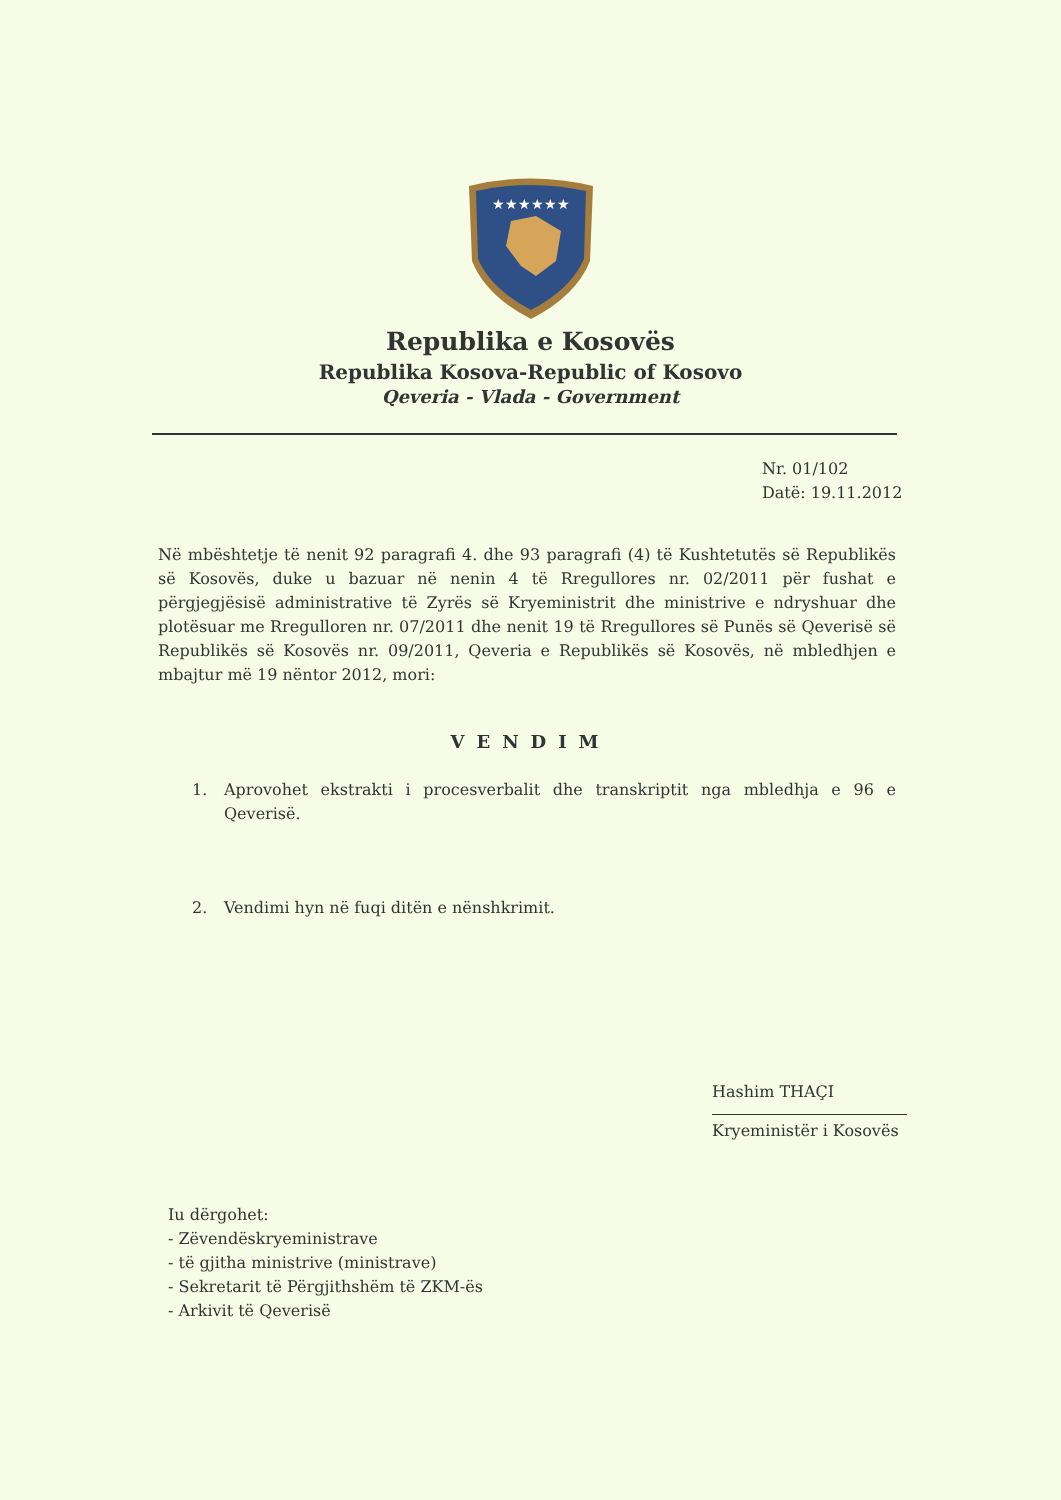★★★★★★
Republika e Kosovës
Republika Kosova-Republic of Kosovo
Qeveria - Vlada - Government
Nr. 01/102
Datë: 19.11.2012
Në mbështetje të nenit 92 paragrafi 4. dhe 93 paragrafi (4) të Kushtetutës së Republikës së Kosovës, duke u bazuar në nenin 4 të Rregullores nr. 02/2011 për fushat e përgjegjësisë administrative të Zyrës së Kryeministrit dhe ministrive e ndryshuar dhe plotësuar me Rregulloren nr. 07/2011 dhe nenit 19 të Rregullores së Punës së Qeverisë së Republikës së Kosovës nr. 09/2011, Qeveria e Republikës së Kosovës, në mbledhjen e mbajtur më 19 nëntor 2012, mori:
VENDIM
1. Aprovohet ekstrakti i procesverbalit dhe transkriptit nga mbledhja e 96 e Qeverisë.
2. Vendimi hyn në fuqi ditën e nënshkrimit.
Hashim THAÇI
Kryeministër i Kosovës
Iu dërgohet:
- Zëvendëskryeministrave
- të gjitha ministrive (ministrave)
- Sekretarit të Përgjithshëm të ZKM-ës
- Arkivit të Qeverisë